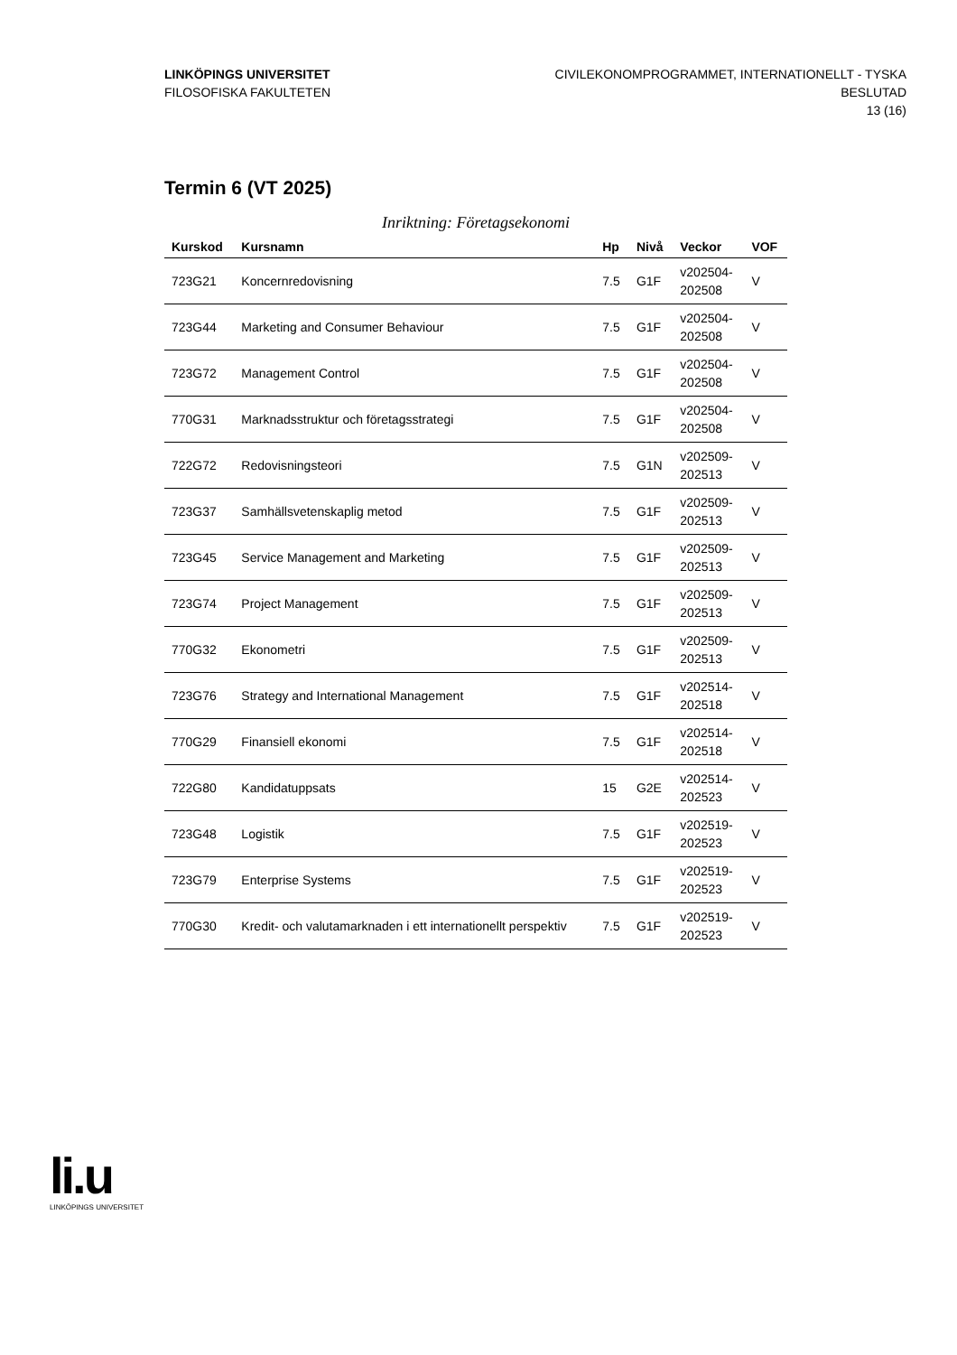LINKÖPINGS UNIVERSITET
FILOSOFISKA FAKULTETEN
CIVILEKONOMPROGRAMMET, INTERNATIONELLT - TYSKA
BESLUTAD
13 (16)
Termin 6 (VT 2025)
Inriktning: Företagsekonomi
| Kurskod | Kursnamn | Hp | Nivå | Veckor | VOF |
| --- | --- | --- | --- | --- | --- |
| 723G21 | Koncernredovisning | 7.5 | G1F | v202504- 202508 | V |
| 723G44 | Marketing and Consumer Behaviour | 7.5 | G1F | v202504- 202508 | V |
| 723G72 | Management Control | 7.5 | G1F | v202504- 202508 | V |
| 770G31 | Marknadsstruktur och företagsstrategi | 7.5 | G1F | v202504- 202508 | V |
| 722G72 | Redovisningsteori | 7.5 | G1N | v202509- 202513 | V |
| 723G37 | Samhällsvetenskaplig metod | 7.5 | G1F | v202509- 202513 | V |
| 723G45 | Service Management and Marketing | 7.5 | G1F | v202509- 202513 | V |
| 723G74 | Project Management | 7.5 | G1F | v202509- 202513 | V |
| 770G32 | Ekonometri | 7.5 | G1F | v202509- 202513 | V |
| 723G76 | Strategy and International Management | 7.5 | G1F | v202514- 202518 | V |
| 770G29 | Finansiell ekonomi | 7.5 | G1F | v202514- 202518 | V |
| 722G80 | Kandidatuppsats | 15 | G2E | v202514- 202523 | V |
| 723G48 | Logistik | 7.5 | G1F | v202519- 202523 | V |
| 723G79 | Enterprise Systems | 7.5 | G1F | v202519- 202523 | V |
| 770G30 | Kredit- och valutamarknaden i ett internationellt perspektiv | 7.5 | G1F | v202519- 202523 | V |
li.u
LINKÖPINGS UNIVERSITET